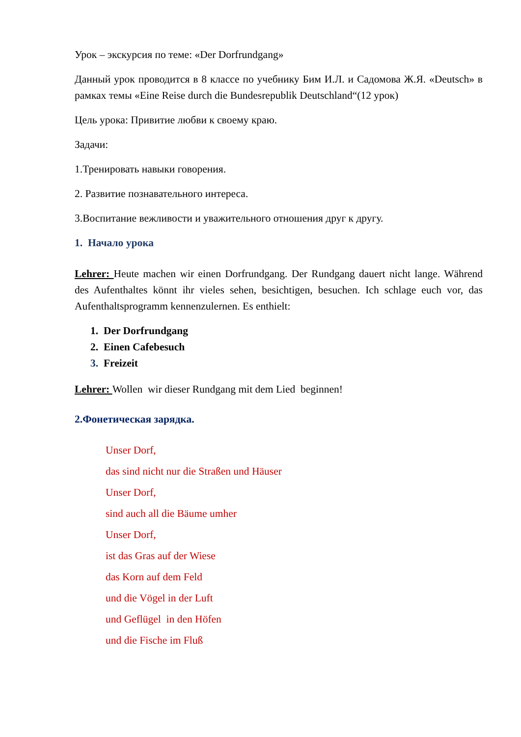Урок – экскурсия по теме: «Der Dorfrundgang»
Данный урок проводится в 8 классе по учебнику Бим И.Л. и Садомова Ж.Я. «Deutsch» в рамках темы «Eine Reise durch die Bundesrepublik Deutschland“(12 урок)
Цель урока: Привитие любви к своему краю.
Задачи:
1.Тренировать навыки говорения.
2. Развитие познавательного интереса.
3.Воспитание вежливости и уважительного отношения друг к другу.
1. Начало урока
Lehrer: Heute machen wir einen Dorfrundgang. Der Rundgang dauert nicht lange. Während des Aufenthaltes könnt ihr vieles sehen, besichtigen, besuchen. Ich schlage euch vor, das Aufenthaltsprogramm kennenzulernen. Es enthielt:
1. Der Dorfrundgang
2. Einen Cafebesuch
3. Freizeit
Lehrer: Wollen wir dieser Rundgang mit dem Lied beginnen!
2.Фонетическая зарядка.
Unser Dorf,
das sind nicht nur die Straßen und Häuser
Unser Dorf,
sind auch all die Bäume umher
Unser Dorf,
ist das Gras auf der Wiese
das Korn auf dem Feld
und die Vögel in der Luft
und Geflügel in den Höfen
und die Fische im Fluß